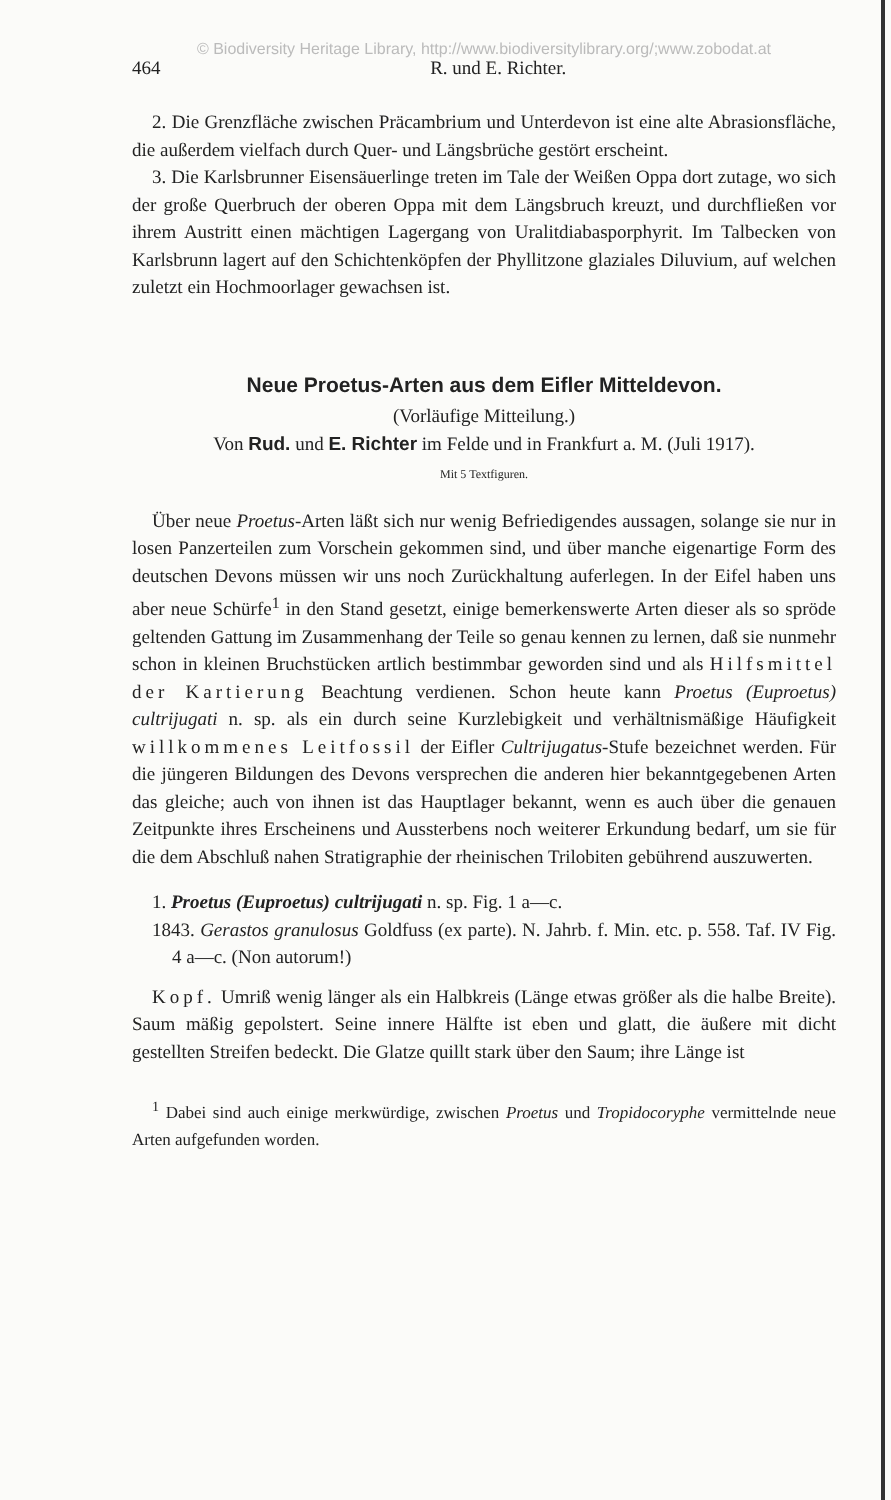© Biodiversity Heritage Library, http://www.biodiversitylibrary.org/;www.zobodat.at
464 R. und E. Richter.
2. Die Grenzfläche zwischen Präcambrium und Unterdevon ist eine alte Abrasionsfläche, die außerdem vielfach durch Quer- und Längsbrüche gestört erscheint.
3. Die Karlsbrunner Eisensäuerlinge treten im Tale der Weißen Oppa dort zutage, wo sich der große Querbruch der oberen Oppa mit dem Längsbruch kreuzt, und durchfließen vor ihrem Austritt einen mächtigen Lagergang von Uralitdiabasporphyrit. Im Talbecken von Karlsbrunn lagert auf den Schichtenköpfen der Phyllitzone glaziales Diluvium, auf welchen zuletzt ein Hochmoorlager gewachsen ist.
Neue Proetus-Arten aus dem Eifler Mitteldevon.
(Vorläufige Mitteilung.)
Von Rud. und E. Richter im Felde und in Frankfurt a. M. (Juli 1917).
Mit 5 Textfiguren.
Über neue Proetus-Arten läßt sich nur wenig Befriedigendes aussagen, solange sie nur in losen Panzerteilen zum Vorschein gekommen sind, und über manche eigenartige Form des deutschen Devons müssen wir uns noch Zurückhaltung auferlegen. In der Eifel haben uns aber neue Schürfe<sup>1</sup> in den Stand gesetzt, einige bemerkenswerte Arten dieser als so spröde geltenden Gattung im Zusammenhang der Teile so genau kennen zu lernen, daß sie nunmehr schon in kleinen Bruchstücken artlich bestimmbar geworden sind und als Hilfsmittel der Kartierung Beachtung verdienen. Schon heute kann Proetus (Euproetus) cultrijugati n. sp. als ein durch seine Kurzlebigkeit und verhältnismäßige Häufigkeit willkommenes Leitfossil der Eifler Cultrijugatus-Stufe bezeichnet werden. Für die jüngeren Bildungen des Devons versprechen die anderen hier bekanntgegebenen Arten das gleiche; auch von ihnen ist das Hauptlager bekannt, wenn es auch über die genauen Zeitpunkte ihres Erscheinens und Aussterbens noch weiterer Erkundung bedarf, um sie für die dem Abschluß nahen Stratigraphie der rheinischen Trilobiten gebührend auszuwerten.
1. Proetus (Euproetus) cultrijugati n. sp. Fig. 1 a—c.
1843. Gerastos granulosus Goldfuss (ex parte). N. Jahrb. f. Min. etc. p. 558. Taf. IV Fig. 4 a—c. (Non autorum!)
Kopf. Umriß wenig länger als ein Halbkreis (Länge etwas größer als die halbe Breite). Saum mäßig gepolstert. Seine innere Hälfte ist eben und glatt, die äußere mit dicht gestellten Streifen bedeckt. Die Glatze quillt stark über den Saum; ihre Länge ist
<sup>1</sup> Dabei sind auch einige merkwürdige, zwischen Proetus und Tropidocoryphe vermittelnde neue Arten aufgefunden worden.